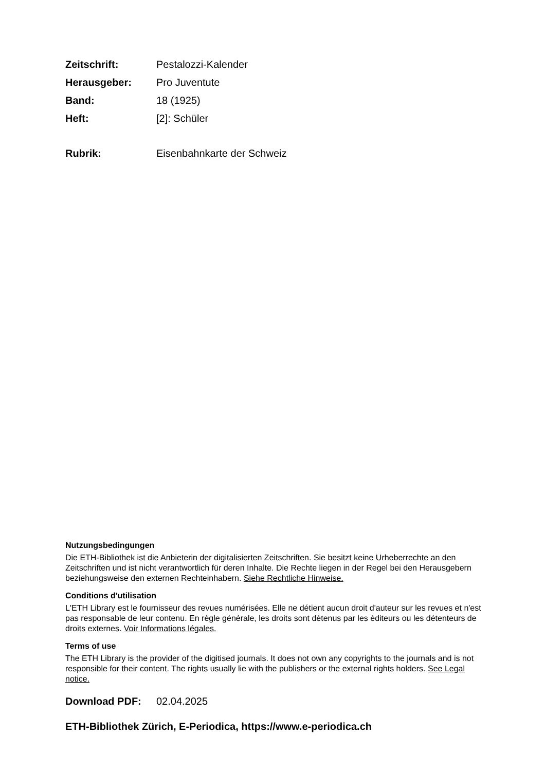Zeitschrift: Pestalozzi-Kalender
Herausgeber: Pro Juventute
Band: 18 (1925)
Heft: [2]: Schüler
Rubrik: Eisenbahnkarte der Schweiz
Nutzungsbedingungen
Die ETH-Bibliothek ist die Anbieterin der digitalisierten Zeitschriften. Sie besitzt keine Urheberrechte an den Zeitschriften und ist nicht verantwortlich für deren Inhalte. Die Rechte liegen in der Regel bei den Herausgebern beziehungsweise den externen Rechteinhabern. Siehe Rechtliche Hinweise.
Conditions d'utilisation
L'ETH Library est le fournisseur des revues numérisées. Elle ne détient aucun droit d'auteur sur les revues et n'est pas responsable de leur contenu. En règle générale, les droits sont détenus par les éditeurs ou les détenteurs de droits externes. Voir Informations légales.
Terms of use
The ETH Library is the provider of the digitised journals. It does not own any copyrights to the journals and is not responsible for their content. The rights usually lie with the publishers or the external rights holders. See Legal notice.
Download PDF: 02.04.2025
ETH-Bibliothek Zürich, E-Periodica, https://www.e-periodica.ch